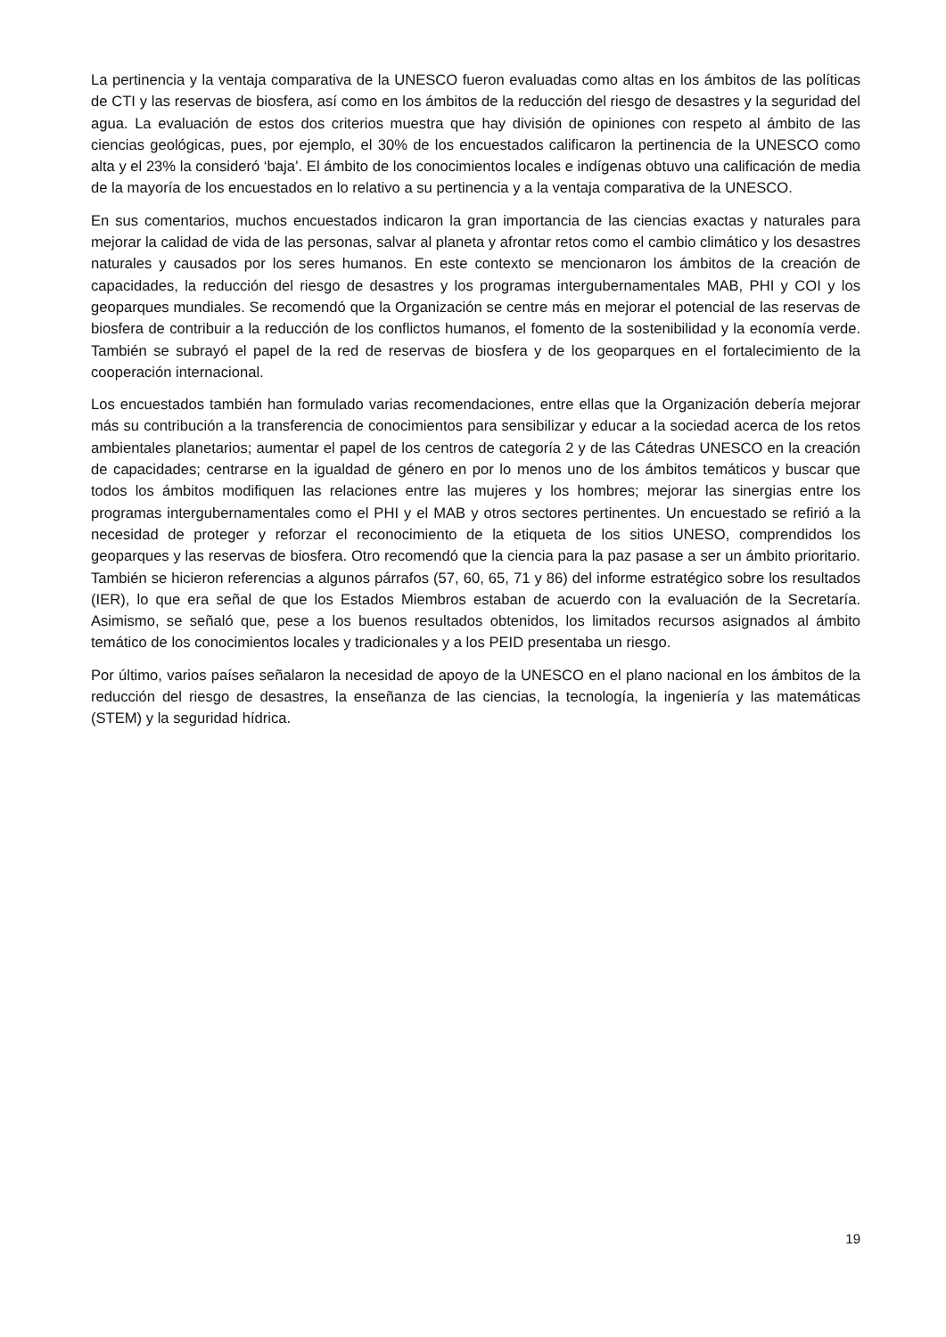La pertinencia y la ventaja comparativa de la UNESCO fueron evaluadas como altas en los ámbitos de las políticas de CTI y las reservas de biosfera, así como en los ámbitos de la reducción del riesgo de desastres y la seguridad del agua. La evaluación de estos dos criterios muestra que hay división de opiniones con respeto al ámbito de las ciencias geológicas, pues, por ejemplo, el 30% de los encuestados calificaron la pertinencia de la UNESCO como alta y el 23% la consideró ‘baja’. El ámbito de los conocimientos locales e indígenas obtuvo una calificación de media de la mayoría de los encuestados en lo relativo a su pertinencia y a la ventaja comparativa de la UNESCO.
En sus comentarios, muchos encuestados indicaron la gran importancia de las ciencias exactas y naturales para mejorar la calidad de vida de las personas, salvar al planeta y afrontar retos como el cambio climático y los desastres naturales y causados por los seres humanos. En este contexto se mencionaron los ámbitos de la creación de capacidades, la reducción del riesgo de desastres y los programas intergubernamentales MAB, PHI y COI y los geoparques mundiales. Se recomendó que la Organización se centre más en mejorar el potencial de las reservas de biosfera de contribuir a la reducción de los conflictos humanos, el fomento de la sostenibilidad y la economía verde. También se subrayó el papel de la red de reservas de biosfera y de los geoparques en el fortalecimiento de la cooperación internacional.
Los encuestados también han formulado varias recomendaciones, entre ellas que la Organización debería mejorar más su contribución a la transferencia de conocimientos para sensibilizar y educar a la sociedad acerca de los retos ambientales planetarios; aumentar el papel de los centros de categoría 2 y de las Cátedras UNESCO en la creación de capacidades; centrarse en la igualdad de género en por lo menos uno de los ámbitos temáticos y buscar que todos los ámbitos modifiquen las relaciones entre las mujeres y los hombres; mejorar las sinergias entre los programas intergubernamentales como el PHI y el MAB y otros sectores pertinentes. Un encuestado se refirió a la necesidad de proteger y reforzar el reconocimiento de la etiqueta de los sitios UNESO, comprendidos los geoparques y las reservas de biosfera. Otro recomendó que la ciencia para la paz pasase a ser un ámbito prioritario. También se hicieron referencias a algunos párrafos (57, 60, 65, 71 y 86) del informe estratégico sobre los resultados (IER), lo que era señal de que los Estados Miembros estaban de acuerdo con la evaluación de la Secretaría. Asimismo, se señaló que, pese a los buenos resultados obtenidos, los limitados recursos asignados al ámbito temático de los conocimientos locales y tradicionales y a los PEID presentaba un riesgo.
Por último, varios países señalaron la necesidad de apoyo de la UNESCO en el plano nacional en los ámbitos de la reducción del riesgo de desastres, la enseñanza de las ciencias, la tecnología, la ingeniería y las matemáticas (STEM) y la seguridad hídrica.
19